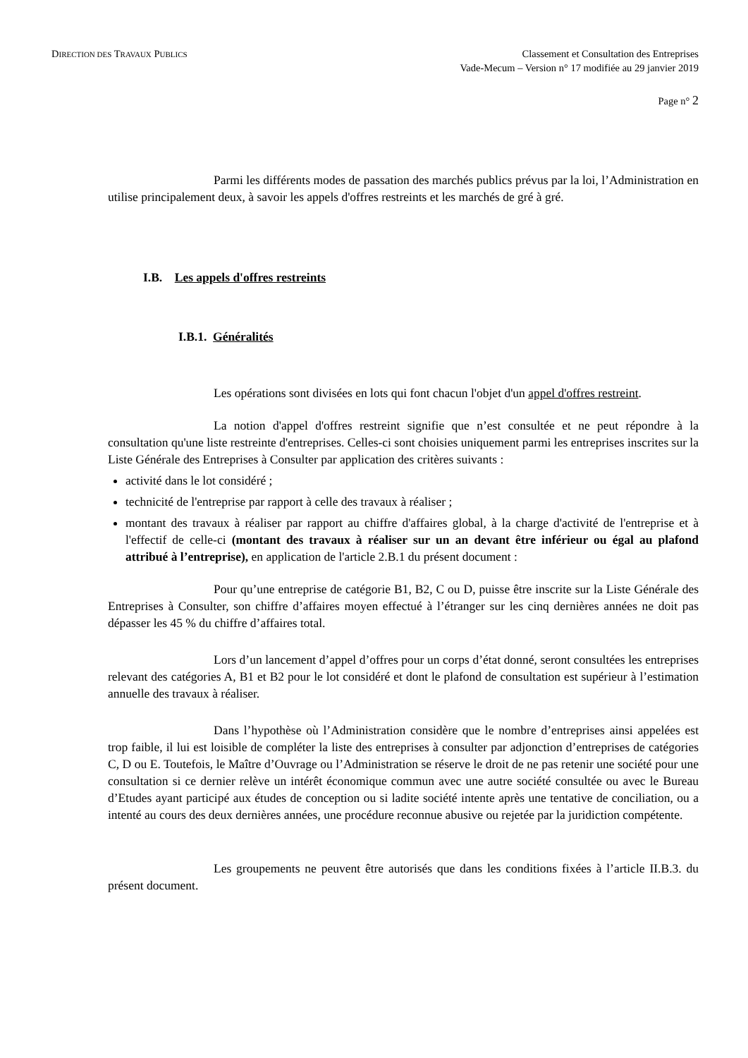DIRECTION DES TRAVAUX PUBLICS
Classement et Consultation des Entreprises
Vade-Mecum – Version n° 17 modifiée au 29 janvier 2019
Page n° 2
Parmi les différents modes de passation des marchés publics prévus par la loi, l’Administration en utilise principalement deux, à savoir les appels d'offres restreints et les marchés de gré à gré.
I.B. Les appels d'offres restreints
I.B.1. Généralités
Les opérations sont divisées en lots qui font chacun l'objet d'un appel d'offres restreint.
La notion d'appel d'offres restreint signifie que n’est consultée et ne peut répondre à la consultation qu'une liste restreinte d'entreprises. Celles-ci sont choisies uniquement parmi les entreprises inscrites sur la Liste Générale des Entreprises à Consulter par application des critères suivants :
activité dans le lot considéré ;
technicité de l'entreprise par rapport à celle des travaux à réaliser ;
montant des travaux à réaliser par rapport au chiffre d'affaires global, à la charge d'activité de l'entreprise et à l'effectif de celle-ci (montant des travaux à réaliser sur un an devant être inférieur ou égal au plafond attribué à l’entreprise), en application de l'article 2.B.1 du présent document :
Pour qu’une entreprise de catégorie B1, B2, C ou D, puisse être inscrite sur la Liste Générale des Entreprises à Consulter, son chiffre d’affaires moyen effectué à l’étranger sur les cinq dernières années ne doit pas dépasser les 45 % du chiffre d’affaires total.
Lors d’un lancement d’appel d’offres pour un corps d’état donné, seront consultées les entreprises relevant des catégories A, B1 et B2 pour le lot considéré et dont le plafond de consultation est supérieur à l’estimation annuelle des travaux à réaliser.
Dans l’hypothèse où l’Administration considère que le nombre d’entreprises ainsi appelées est trop faible, il lui est loisible de compléter la liste des entreprises à consulter par adjonction d’entreprises de catégories C, D ou E. Toutefois, le Maître d’Ouvrage ou l’Administration se réserve le droit de ne pas retenir une société pour une consultation si ce dernier relève un intérêt économique commun avec une autre société consultée ou avec le Bureau d’Etudes ayant participé aux études de conception ou si ladite société intente après une tentative de conciliation, ou a intenté au cours des deux dernières années, une procédure reconnue abusive ou rejetée par la juridiction compétente.
Les groupements ne peuvent être autorisés que dans les conditions fixées à l’article II.B.3. du présent document.